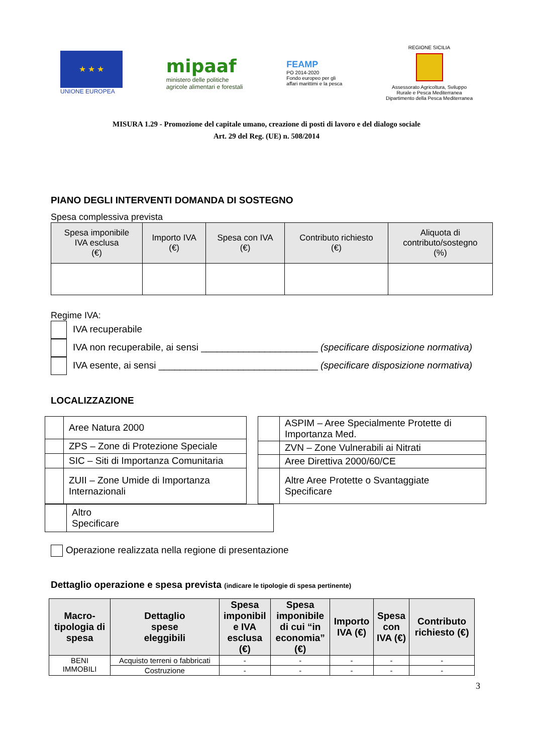★ ★ ★
UNIONE EUROPEA
mipaaf
ministero delle politiche
agricole alimentari e forestali
FEAMP
PO 2014-2020
Fondo europeo per gli
affari marittimi e la pesca
REGIONE SICILIA
Assessorato Agricoltura, Sviluppo
Rurale e Pesca Mediterranea
Dipartimento della Pesca Mediterranea
MISURA 1.29 - Promozione del capitale umano, creazione di posti di lavoro e del dialogo sociale
Art. 29 del Reg. (UE) n. 508/2014
PIANO DEGLI INTERVENTI DOMANDA DI SOSTEGNO
Spesa complessiva prevista
| Spesa imponibile IVA esclusa (€) | Importo IVA (€) | Spesa con IVA (€) | Contributo richiesto (€) | Aliquota di contributo/sostegno (%) |
| --- | --- | --- | --- | --- |
Regime IVA:
IVA recuperabile
IVA non recuperabile, ai sensi ______________________ (specificare disposizione normativa)
IVA esente, ai sensi ______________________________ (specificare disposizione normativa)
LOCALIZZAZIONE
| | Aree Natura 2000 |
| | ZPS – Zone di Protezione Speciale |
| | SIC – Siti di Importanza Comunitaria |
| | ZUII – Zone Umide di Importanza Internazionali |
| | ASPIM – Aree Specialmente Protette di Importanza Med. |
| | ZVN – Zone Vulnerabili ai Nitrati |
| | Aree Direttiva 2000/60/CE |
| | Altre Aree Protette o Svantaggiate Specificare |
| | Altro Specificare |
Operazione realizzata nella regione di presentazione
Dettaglio operazione e spesa prevista (indicare le tipologie di spesa pertinente)
| Macro- tipologia di spesa | Dettaglio spese eleggibili | Spesa imponibil e IVA esclusa (€) | Spesa imponibile di cui “in economia” (€) | Importo IVA (€) | Spesa con IVA (€) | Contributo richiesto (€) |
| --- | --- | --- | --- | --- | --- | --- |
| BENI IMMOBILI | Acquisto terreni o fabbricati | - | - | - | - | - |
| | Costruzione | - | - | - | - | - |
3